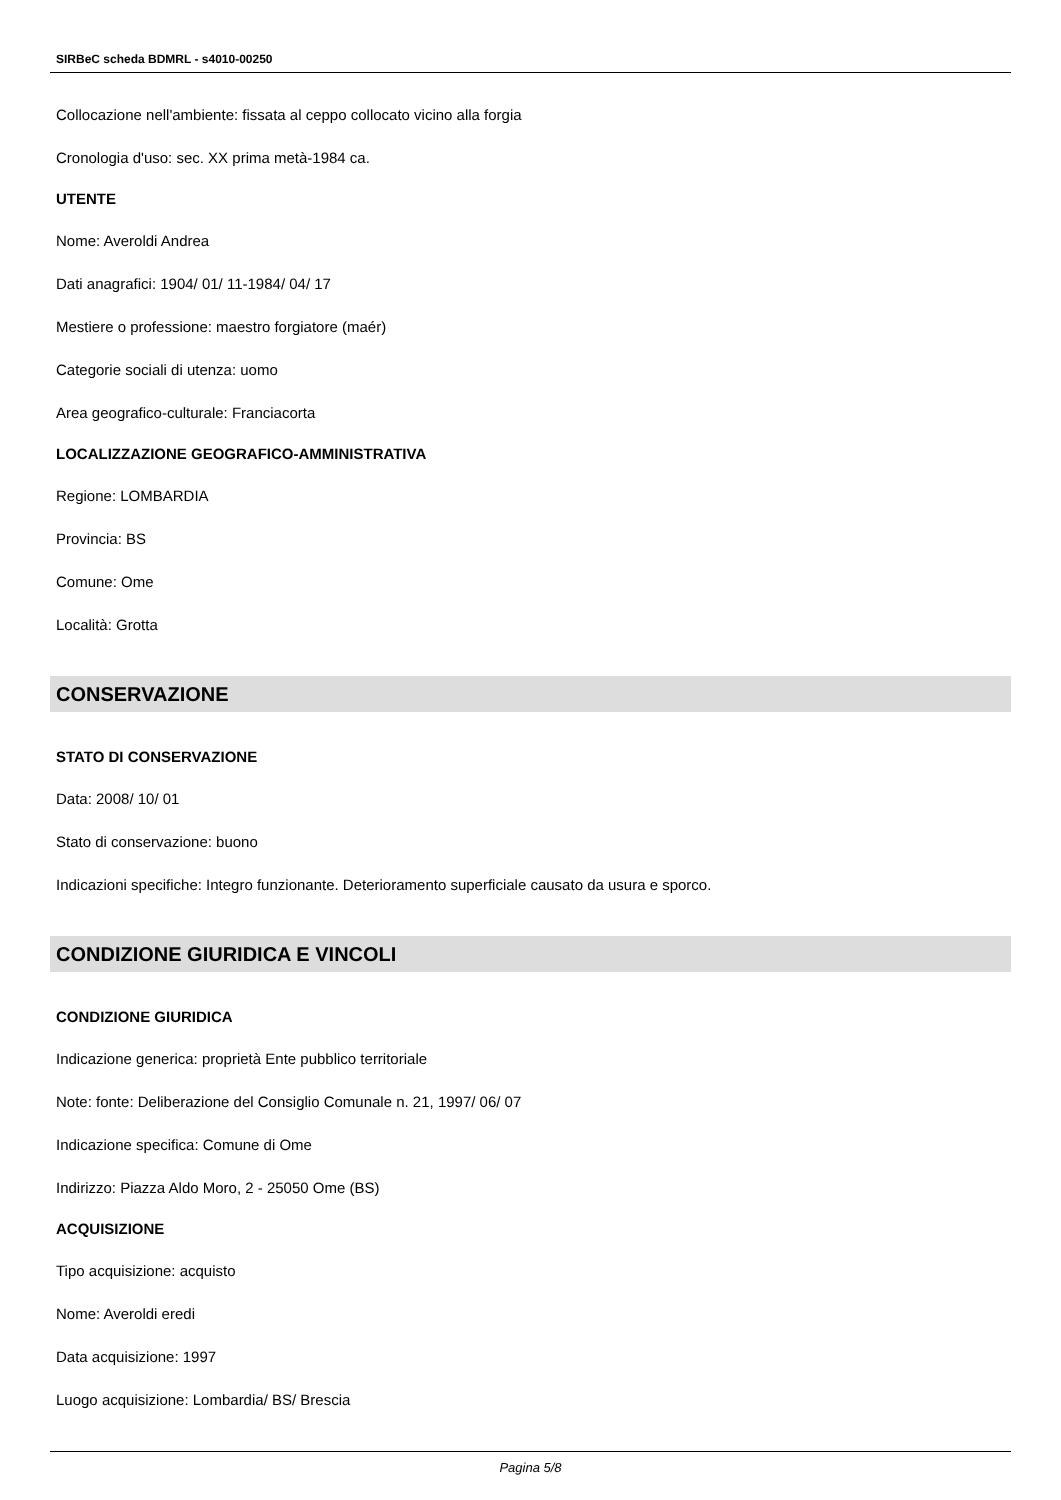SIRBeC scheda BDMRL - s4010-00250
Collocazione nell'ambiente: fissata al ceppo collocato vicino alla forgia
Cronologia d'uso: sec. XX prima metà-1984 ca.
UTENTE
Nome: Averoldi Andrea
Dati anagrafici: 1904/ 01/ 11-1984/ 04/ 17
Mestiere o professione: maestro forgiatore (maér)
Categorie sociali di utenza: uomo
Area geografico-culturale: Franciacorta
LOCALIZZAZIONE GEOGRAFICO-AMMINISTRATIVA
Regione: LOMBARDIA
Provincia: BS
Comune: Ome
Località: Grotta
CONSERVAZIONE
STATO DI CONSERVAZIONE
Data: 2008/ 10/ 01
Stato di conservazione: buono
Indicazioni specifiche: Integro funzionante. Deterioramento superficiale causato da usura e sporco.
CONDIZIONE GIURIDICA E VINCOLI
CONDIZIONE GIURIDICA
Indicazione generica: proprietà Ente pubblico territoriale
Note: fonte: Deliberazione del Consiglio Comunale n. 21, 1997/ 06/ 07
Indicazione specifica: Comune di Ome
Indirizzo: Piazza Aldo Moro, 2 - 25050 Ome (BS)
ACQUISIZIONE
Tipo acquisizione: acquisto
Nome: Averoldi eredi
Data acquisizione: 1997
Luogo acquisizione: Lombardia/ BS/ Brescia
Pagina 5/8